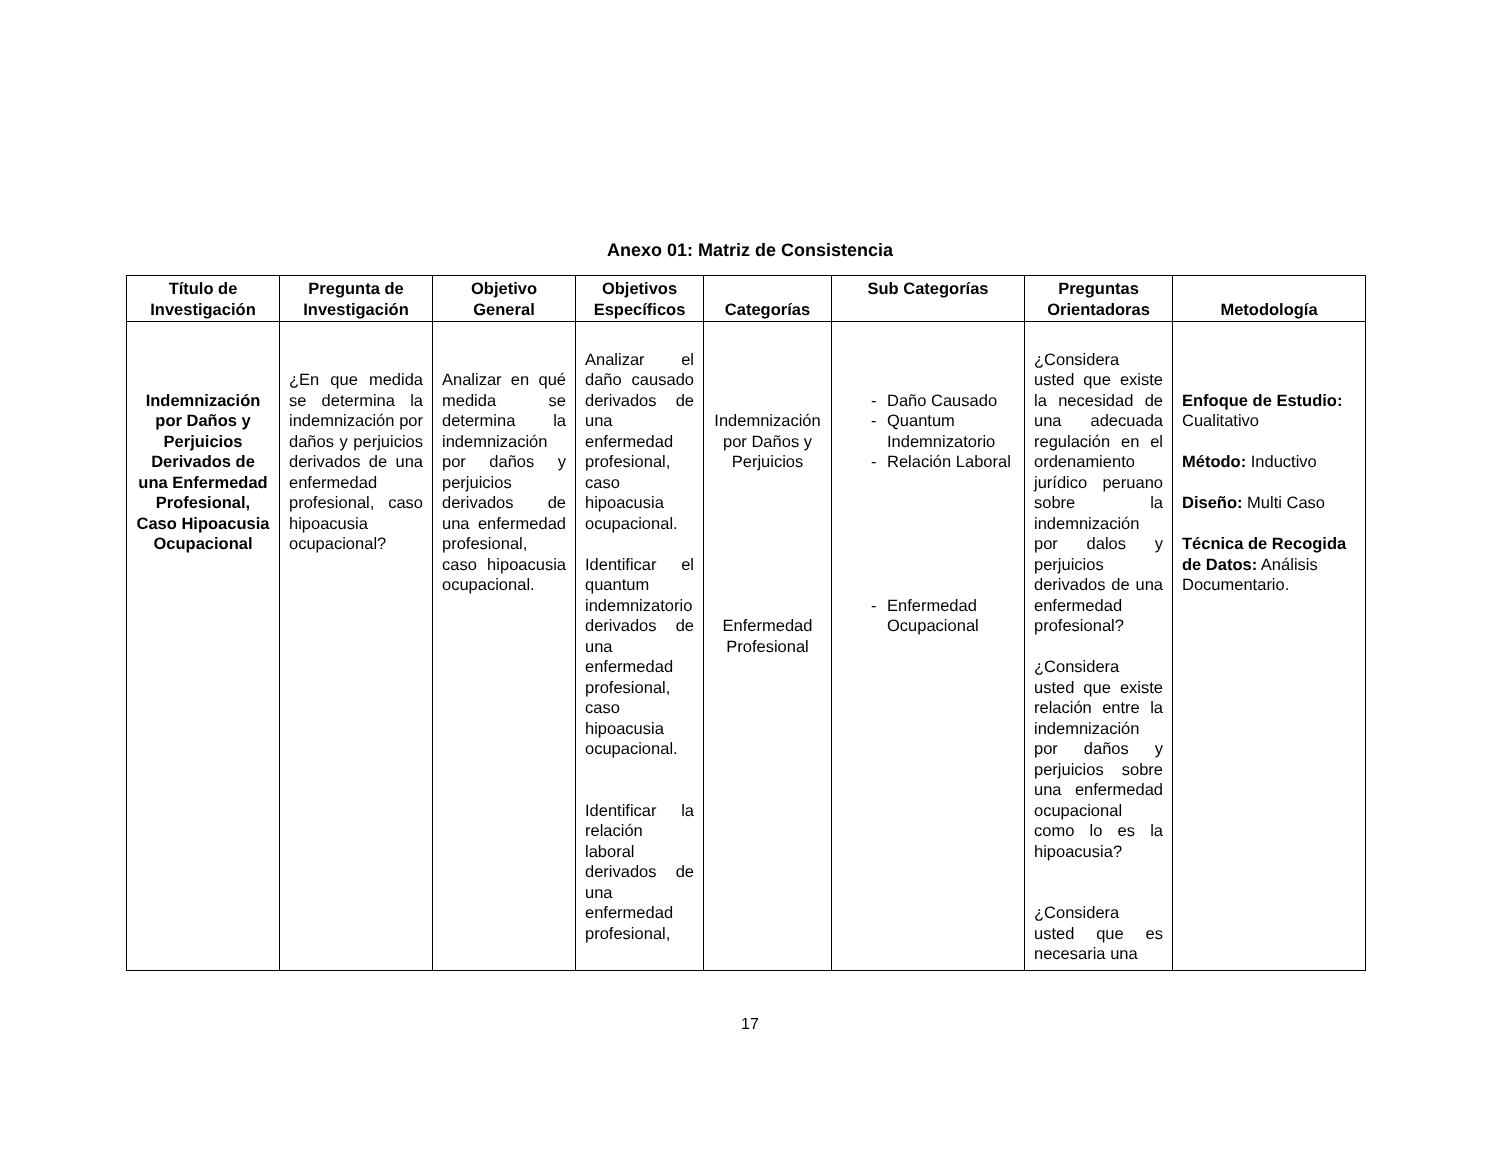Anexo 01: Matriz de Consistencia
| Título de Investigación | Pregunta de Investigación | Objetivo General | Objetivos Específicos | Categorías | Sub Categorías | Preguntas Orientadoras | Metodología |
| --- | --- | --- | --- | --- | --- | --- | --- |
| Indemnización por Daños y Perjuicios Derivados de una Enfermedad Profesional, Caso Hipoacusia Ocupacional | ¿En que medida se determina la indemnización por daños y perjuicios derivados de una enfermedad profesional, caso hipoacusia ocupacional? | Analizar en qué medida se determina la indemnización por daños y perjuicios derivados de una enfermedad profesional, caso hipoacusia ocupacional. | Analizar el daño causado derivados de una enfermedad profesional, caso hipoacusia ocupacional. Identificar el quantum indemnizatorio derivados de una enfermedad profesional, caso hipoacusia ocupacional. Identificar la relación laboral derivados de una enfermedad profesional, | Indemnización por Daños y Perjuicios Enfermedad Profesional | - Daño Causado - Quantum Indemnizatorio - Relación Laboral - Enfermedad Ocupacional | ¿Considera usted que existe la necesidad de una adecuada regulación en el ordenamiento jurídico peruano sobre la indemnización por dalos y perjuicios derivados de una enfermedad profesional? ¿Considera usted que existe relación entre la indemnización por daños y perjuicios sobre una enfermedad ocupacional como lo es la hipoacusia? ¿Considera usted que es necesaria una | Enfoque de Estudio: Cualitativo Método: Inductivo Diseño: Multi Caso Técnica de Recogida de Datos: Análisis Documentario. |
17